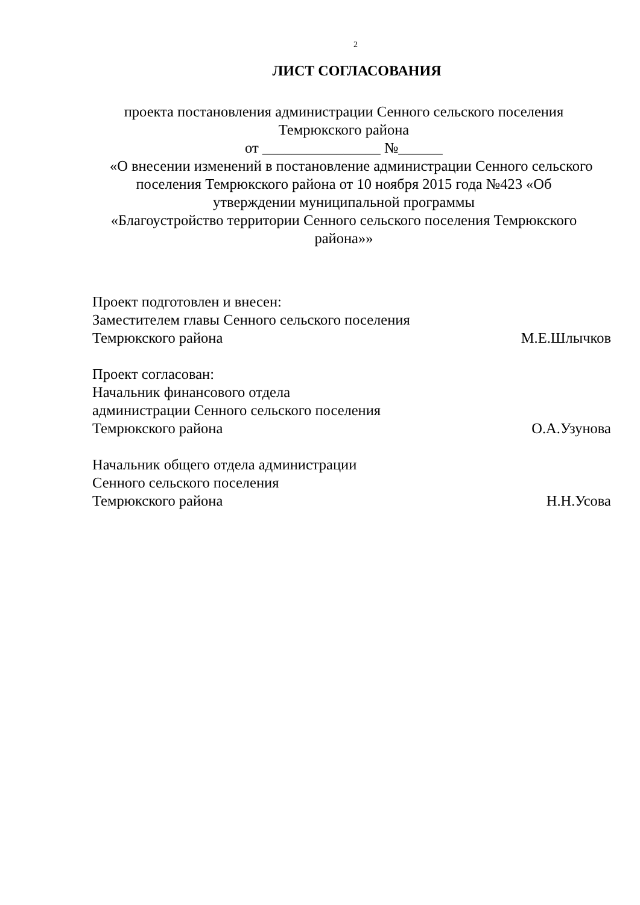2
ЛИСТ СОГЛАСОВАНИЯ
проекта постановления администрации Сенного сельского поселения
Темрюкского района
от ________________ №______
«О внесении изменений в постановление администрации Сенного сельского поселения Темрюкского района от 10 ноября 2015 года №423 «Об утверждении муниципальной программы
«Благоустройство территории Сенного сельского поселения Темрюкского района»»
Проект подготовлен и внесен:
Заместителем главы Сенного сельского поселения
Темрюкского района М.Е.Шлычков
Проект согласован:
Начальник финансового отдела
администрации Сенного сельского поселения
Темрюкского района О.А.Узунова
Начальник общего отдела администрации
Сенного сельского поселения
Темрюкского района Н.Н.Усова